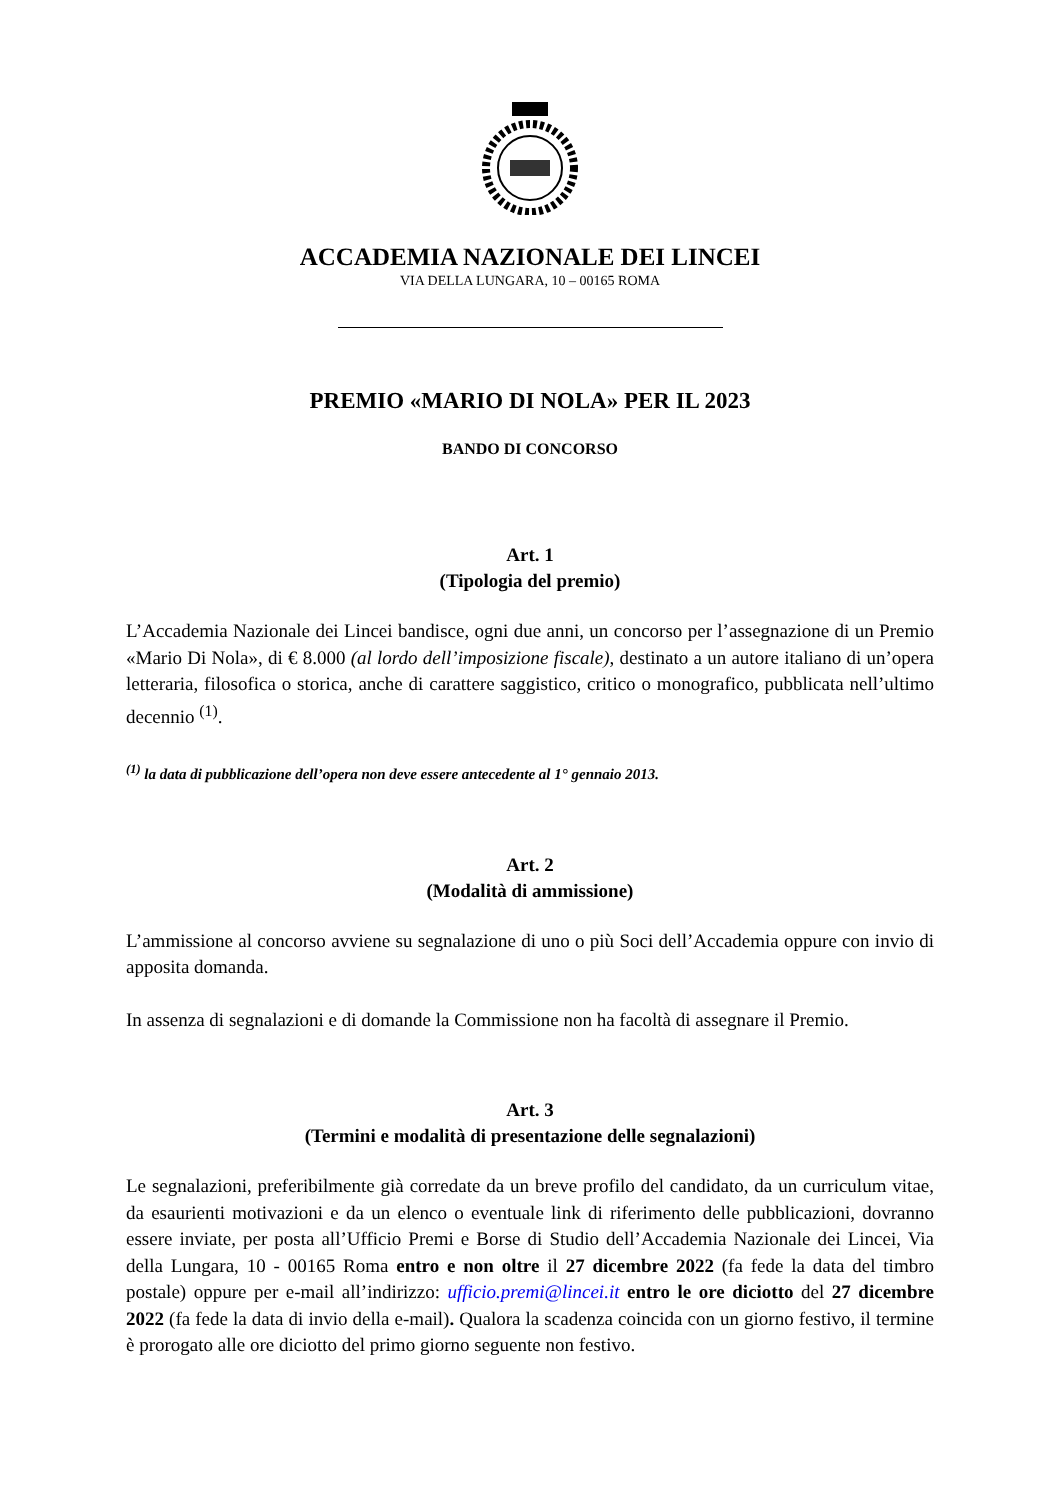ACCADEMIA NAZIONALE DEI LINCEI
VIA DELLA LUNGARA, 10 – 00165 ROMA
PREMIO «MARIO DI NOLA» PER IL 2023
BANDO DI CONCORSO
Art. 1
(Tipologia del premio)
L’Accademia Nazionale dei Lincei bandisce, ogni due anni, un concorso per l’assegnazione di un Premio «Mario Di Nola», di € 8.000 (al lordo dell’imposizione fiscale), destinato a un autore italiano di un’opera letteraria, filosofica o storica, anche di carattere saggistico, critico o monografico, pubblicata nell’ultimo decennio <sup>(1)</sup>.
<sup>(1)</sup> la data di pubblicazione dell’opera non deve essere antecedente al 1° gennaio 2013.
Art. 2
(Modalità di ammissione)
L’ammissione al concorso avviene su segnalazione di uno o più Soci dell’Accademia oppure con invio di apposita domanda.
In assenza di segnalazioni e di domande la Commissione non ha facoltà di assegnare il Premio.
Art. 3
(Termini e modalità di presentazione delle segnalazioni)
Le segnalazioni, preferibilmente già corredate da un breve profilo del candidato, da un curriculum vitae, da esaurienti motivazioni e da un elenco o eventuale link di riferimento delle pubblicazioni, dovranno essere inviate, per posta all’Ufficio Premi e Borse di Studio dell’Accademia Nazionale dei Lincei, Via della Lungara, 10 - 00165 Roma entro e non oltre il 27 dicembre 2022 (fa fede la data del timbro postale) oppure per e-mail all’indirizzo: ufficio.premi@lincei.it entro le ore diciotto del 27 dicembre 2022 (fa fede la data di invio della e-mail). Qualora la scadenza coincida con un giorno festivo, il termine è prorogato alle ore diciotto del primo giorno seguente non festivo.